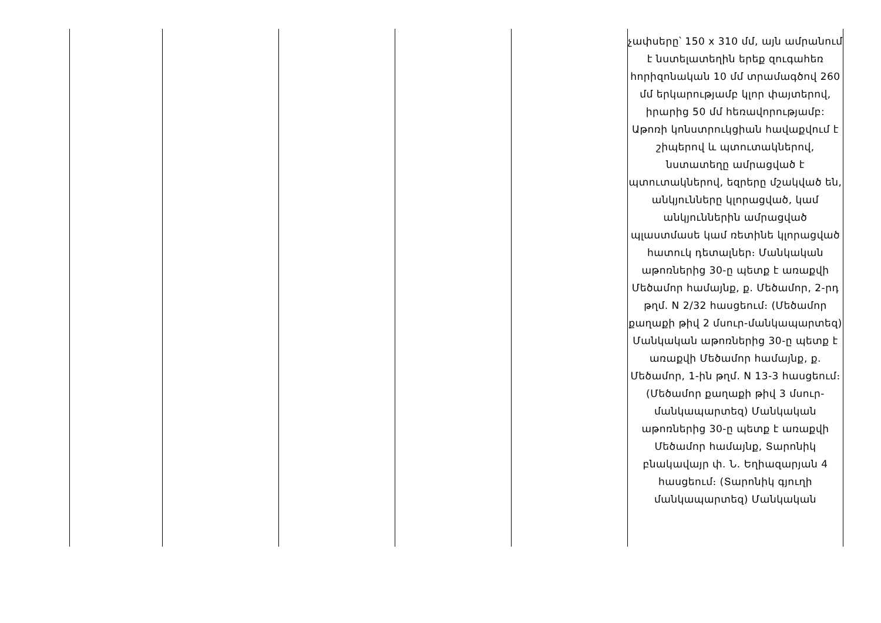| | | | | | չափսերը՝ 150 x 310 մմ, այն ամրանում է նստելատեղին երեք զուգահեռ հորիզոնական 10 մմ տրամագծով 260 մմ երկարությամբ կլոր փայտերով, իրարից 50 մմ հեռավորությամբ: Աթոռի կոնստրուկցիան հավաքվում է շիպերով և պտուտակներով, նստատեղը ամրացված է պտուտակներով, եզրերը մշակված են, անկյունները կլորացված, կամ անկյուններին ամրացված պլաստմասե կամ ռետինե կլորացված հատուկ դետալներ։ Մանկական աթոռներից 30-ը պետք է առաքվի Մեծամոր համայնք, ք. Մեծամոր, 2-րդ թղմ. N 2/32 հասցեում։ (Մեծամոր քաղաքի թիվ 2 մսուր-մանկապարտեզ) Մանկական աթոռներից 30-ը պետք է առաքվի Մեծամոր համայնք, ք. Մեծամոր, 1-ին թղմ. N 13-3 հասցեում։ (Մեծամոր քաղաքի թիվ 3 մսուր-մանկապարտեզ) Մանկական աթոռներից 30-ը պետք է առաքվի Մեծամոր համայնք, Տարոնիկ բնակավայր փ. Ն. Եղիազարյան 4 հասցեում։ (Տարոնիկ գյուղի մանկապարտեզ) Մանկական |